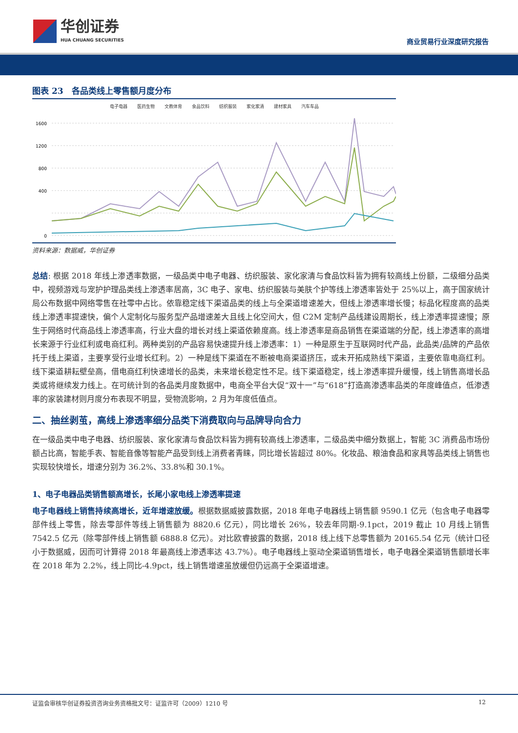华创证券
HUA CHUANG SECURITIES
商业贸易行业深度研究报告
图表 23　各品类线上零售额月度分布
电子电器 医药生物 文教体育 食品饮料 纺织服装 家化家清 建材家具 汽车车品
1600
1200
800
400
0
资料来源：数据威，华创证券
总结: 根据 2018 年线上渗透率数据，一级品类中电子电器、纺织服装、家化家清与食品饮料皆为拥有较高线上份额，二级细分品类中，视频游戏与宠护护理品类线上渗透率居高，3C 电子、家电、纺织服装与美肤个护等线上渗透率皆处于 25%以上，高于国家统计局公布数据中网络零售在社零中占比。依靠稳定线下渠道品类的线上与全渠道增速差大，但线上渗透率增长慢；标品化程度高的品类线上渗透率提速快，偏个人定制化与服务型产品增速差大且线上化空间大，但 C2M 定制产品线建设周期长，线上渗透率提速慢；原生于网络时代商品线上渗透率高，行业大盘的增长对线上渠道依赖度高。线上渗透率是商品销售在渠道端的分配，线上渗透率的高增长来源于行业红利或电商红利。两种类别的产品容易快速提升线上渗透率：1）一种是原生于互联网时代产品，此品类/品牌的产品依托于线上渠道，主要享受行业增长红利。2）一种是线下渠道在不断被电商渠道挤压，或未开拓成熟线下渠道，主要依靠电商红利。线下渠道耕耘壁垒高，借电商红利快速增长的品类，未来增长稳定性不足。线下渠道稳定，线上渗透率提升缓慢，线上销售高增长品类或将继续发力线上。在可统计到的各品类月度数据中，电商全平台大促“双十一”与“618”打造高渗透率品类的年度峰值点，低渗透率的家装建材则月度分布表现不明显，受物流影响，2 月为年度低值点。
二、抽丝剥茧，高线上渗透率细分品类下消费取向与品牌导向合力
在一级品类中电子电器、纺织服装、家化家清与食品饮料皆为拥有较高线上渗透率，二级品类中细分数据上，智能 3C 消费品市场份额占比高，智能手表、智能音像等智能产品受到线上消费者青睐，同比增长皆超过 80%。化妆品、粮油食品和家具等品类线上销售也实现较快增长，增速分别为 36.2%、33.8%和 30.1%。
1、电子电器品类销售额高增长，长尾小家电线上渗透率提速
电子电器线上销售持续高增长，近年增速放缓。根据数据威披露数据，2018 年电子电器线上销售额 9590.1 亿元（包含电子电器零部件线上零售，除去零部件等线上销售额为 8820.6 亿元），同比增长 26%，较去年同期-9.1pct，2019 截止 10 月线上销售 7542.5 亿元（除零部件线上销售额 6888.8 亿元）。对比欧睿披露的数据，2018 线上线下总零售额为 20165.54 亿元（统计口径小于数据威，因而可计算得 2018 年最高线上渗透率达 43.7%）。电子电器线上驱动全渠道销售增长，电子电器全渠道销售额增长率在 2018 年为 2.2%，线上同比-4.9pct，线上销售增速虽放缓但仍远高于全渠道增速。
证监会审核华创证券投资咨询业务资格批文号：证监许可（2009）1210 号 12